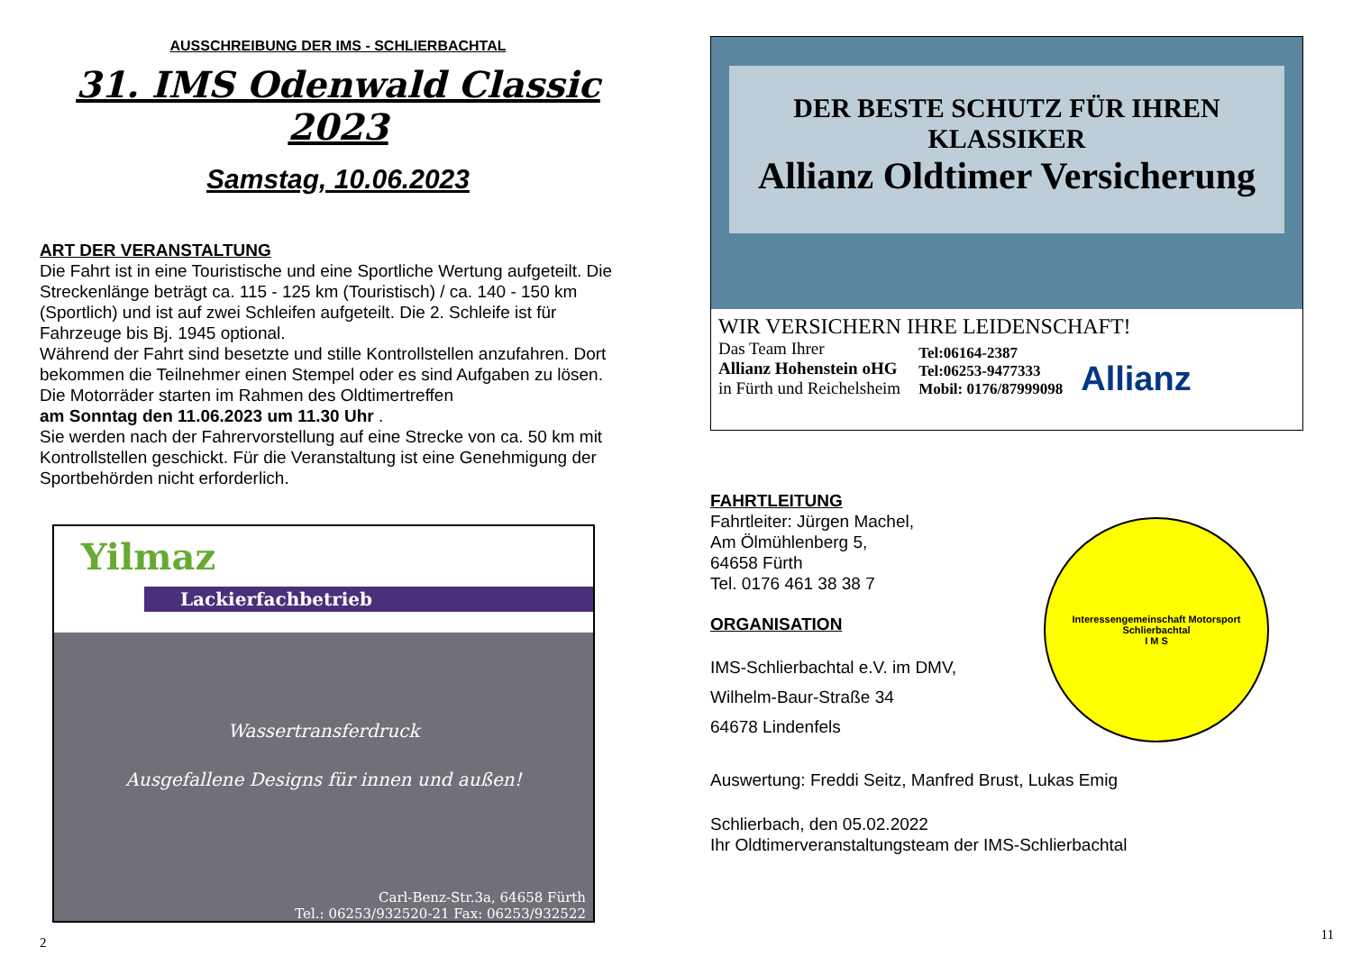AUSSCHREIBUNG DER IMS - SCHLIERBACHTAL
31. IMS Odenwald Classic 2023
Samstag, 10.06.2023
ART DER VERANSTALTUNG
Die Fahrt ist in eine Touristische und eine Sportliche Wertung aufgeteilt. Die Streckenlänge beträgt ca. 115 - 125 km (Touristisch) / ca. 140 - 150 km (Sportlich) und ist auf zwei Schleifen aufgeteilt. Die 2. Schleife ist für Fahrzeuge bis Bj. 1945 optional.
Während der Fahrt sind besetzte und stille Kontrollstellen anzufahren. Dort bekommen die Teilnehmer einen Stempel oder es sind Aufgaben zu lösen.
Die Motorräder starten im Rahmen des Oldtimertreffen
am Sonntag den 11.06.2023 um 11.30 Uhr .
Sie werden nach der Fahrervorstellung auf eine Strecke von ca. 50 km mit Kontrollstellen geschickt. Für die Veranstaltung ist eine Genehmigung der Sportbehörden nicht erforderlich.
Yilmaz
Lackierfachbetrieb
Wassertransferdruck
Ausgefallene Designs für innen und außen!
Carl-Benz-Str.3a, 64658 Fürth
Tel.: 06253/932520-21 Fax: 06253/932522
2
DER BESTE SCHUTZ FÜR IHREN KLASSIKER
Allianz Oldtimer Versicherung
WIR VERSICHERN IHRE LEIDENSCHAFT!
Das Team Ihrer
Allianz Hohenstein oHG
in Fürth und Reichelsheim
Tel:06164-2387
Tel:06253-9477333
Mobil: 0176/87999098
Allianz
FAHRTLEITUNG
Fahrtleiter: Jürgen Machel,
Am Ölmühlenberg 5,
64658 Fürth
Tel. 0176 461 38 38 7
ORGANISATION
IMS-Schlierbachtal e.V. im DMV,
Wilhelm-Baur-Straße 34
64678 Lindenfels
Interessengemeinschaft Motorsport Schlierbachtal
I M S
Auswertung: Freddi Seitz, Manfred Brust, Lukas Emig
Schlierbach, den 05.02.2022
Ihr Oldtimerveranstaltungsteam der IMS-Schlierbachtal
11